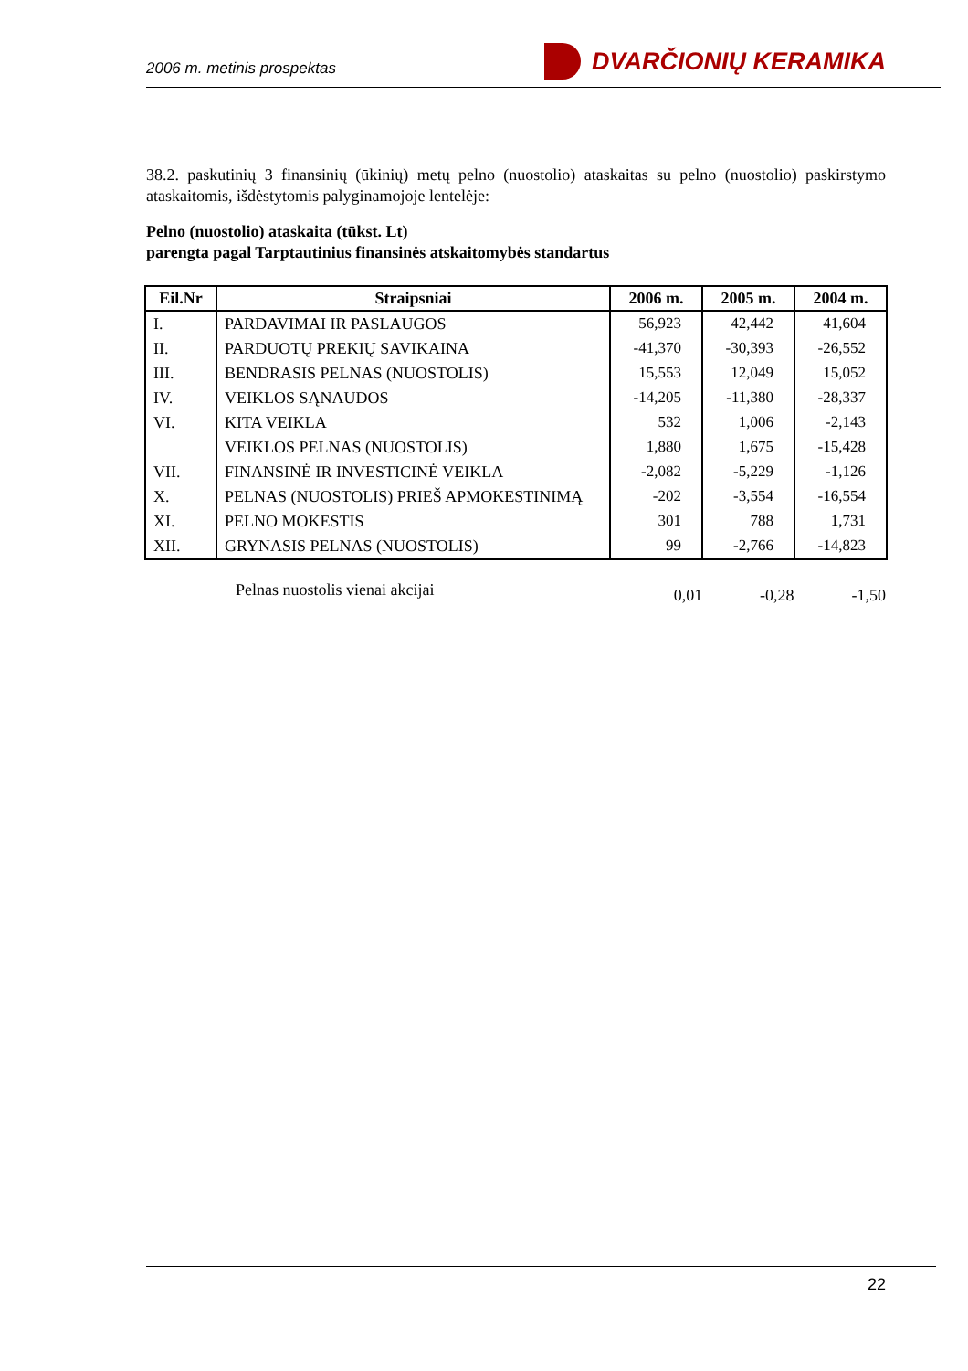2006 m. metinis prospektas DVARČIONIŲ KERAMIKA
38.2. paskutinių 3 finansinių (ūkinių) metų pelno (nuostolio) ataskaitas su pelno (nuostolio) paskirstymo ataskaitomis, išdėstytomis palyginamojoje lentelėje:
Pelno (nuostolio) ataskaita (tūkst. Lt)
parengta pagal Tarptautinius finansinės atskaitomybės standartus
| Eil.Nr | Straipsniai | 2006 m. | 2005 m. | 2004 m. |
| --- | --- | --- | --- | --- |
| I. | PARDAVIMAI IR PASLAUGOS | 56,923 | 42,442 | 41,604 |
| II. | PARDUOTŲ PREKIŲ SAVIKAINA | -41,370 | -30,393 | -26,552 |
| III. | BENDRASIS PELNAS (NUOSTOLIS) | 15,553 | 12,049 | 15,052 |
| IV. | VEIKLOS SĄNAUDOS | -14,205 | -11,380 | -28,337 |
| VI. | KITA VEIKLA | 532 | 1,006 | -2,143 |
| | VEIKLOS PELNAS (NUOSTOLIS) | 1,880 | 1,675 | -15,428 |
| VII. | FINANSINĖ IR INVESTICINĖ VEIKLA | -2,082 | -5,229 | -1,126 |
| X. | PELNAS (NUOSTOLIS) PRIEŠ APMOKESTINIMĄ | -202 | -3,554 | -16,554 |
| XI. | PELNO MOKESTIS | 301 | 788 | 1,731 |
| XII. | GRYNASIS PELNAS (NUOSTOLIS) | 99 | -2,766 | -14,823 |
Pelnas nuostolis vienai akcijai 0,01 -0,28 -1,50
22